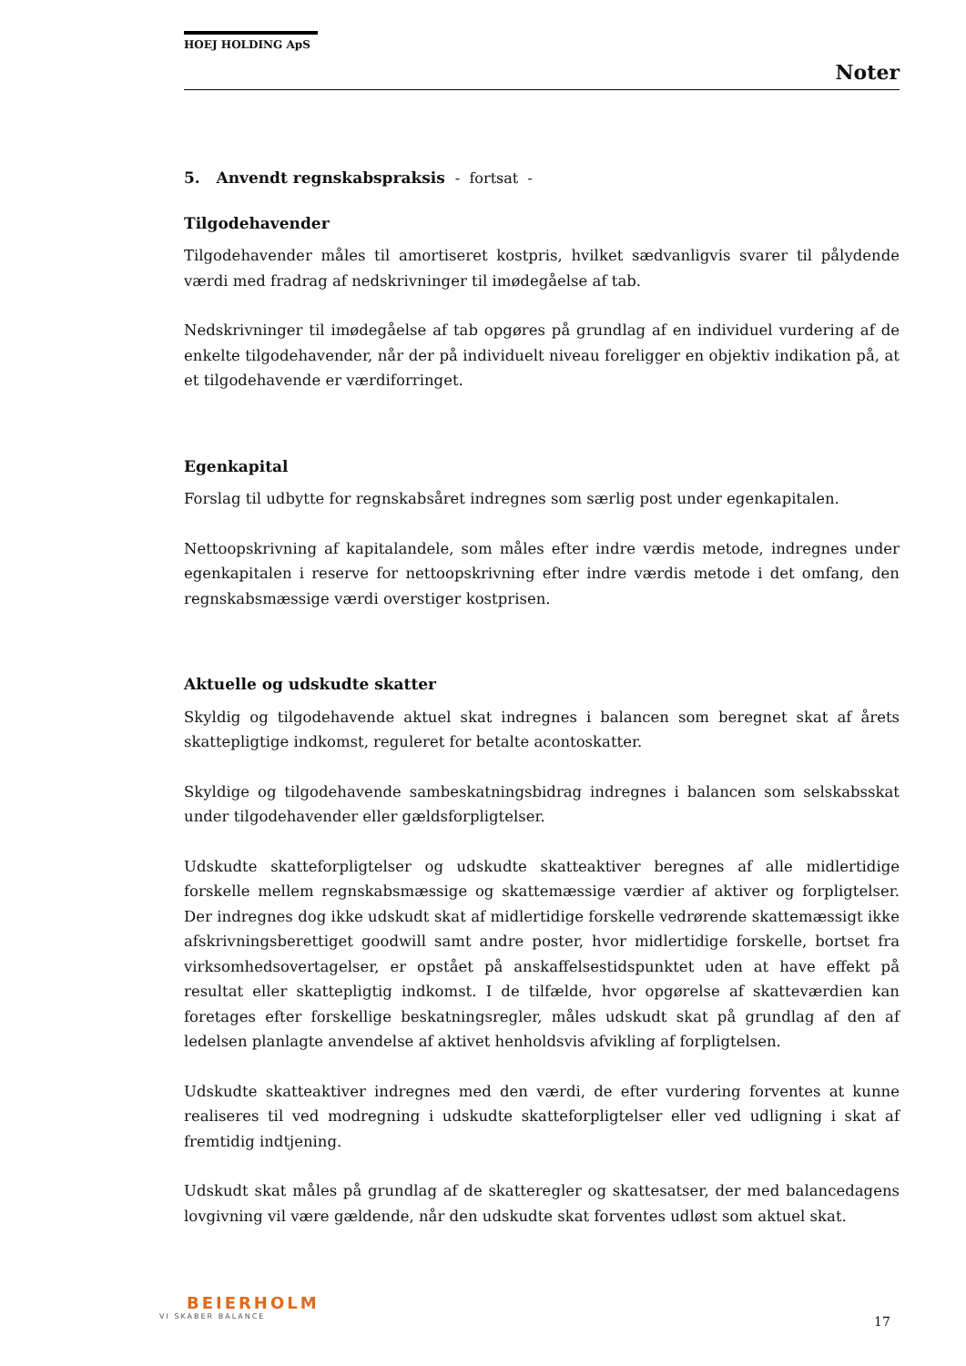HOEJ HOLDING ApS
Noter
5. Anvendt regnskabspraksis - fortsat -
Tilgodehavender
Tilgodehavender måles til amortiseret kostpris, hvilket sædvanligvis svarer til pålydende værdi med fradrag af nedskrivninger til imødegåelse af tab.
Nedskrivninger til imødegåelse af tab opgøres på grundlag af en individuel vurdering af de enkelte tilgodehavender, når der på individuelt niveau foreligger en objektiv indikation på, at et tilgodehavende er værdiforringet.
Egenkapital
Forslag til udbytte for regnskabsåret indregnes som særlig post under egenkapitalen.
Nettoopskrivning af kapitalandele, som måles efter indre værdis metode, indregnes under egenkapitalen i reserve for nettoopskrivning efter indre værdis metode i det omfang, den regnskabsmæssige værdi overstiger kostprisen.
Aktuelle og udskudte skatter
Skyldig og tilgodehavende aktuel skat indregnes i balancen som beregnet skat af årets skattepligtige indkomst, reguleret for betalte acontoskatter.
Skyldige og tilgodehavende sambeskatningsbidrag indregnes i balancen som selskabsskat under tilgodehavender eller gældsforpligtelser.
Udskudte skatteforpligtelser og udskudte skatteaktiver beregnes af alle midlertidige forskelle mellem regnskabsmæssige og skattemæssige værdier af aktiver og forpligtelser. Der indregnes dog ikke udskudt skat af midlertidige forskelle vedrørende skattemæssigt ikke afskrivningsberettiget goodwill samt andre poster, hvor midlertidige forskelle, bortset fra virksomhedsovertagelser, er opstået på anskaffelsestidspunktet uden at have effekt på resultat eller skattepligtig indkomst. I de tilfælde, hvor opgørelse af skatteværdien kan foretages efter forskellige beskatningsregler, måles udskudt skat på grundlag af den af ledelsen planlagte anvendelse af aktivet henholdsvis afvikling af forpligtelsen.
Udskudte skatteaktiver indregnes med den værdi, de efter vurdering forventes at kunne realiseres til ved modregning i udskudte skatteforpligtelser eller ved udligning i skat af fremtidig indtjening.
Udskudt skat måles på grundlag af de skatteregler og skattesatser, der med balancedagens lovgivning vil være gældende, når den udskudte skat forventes udløst som aktuel skat.
BEIERHOLM
VI SKABER BALANCE
17